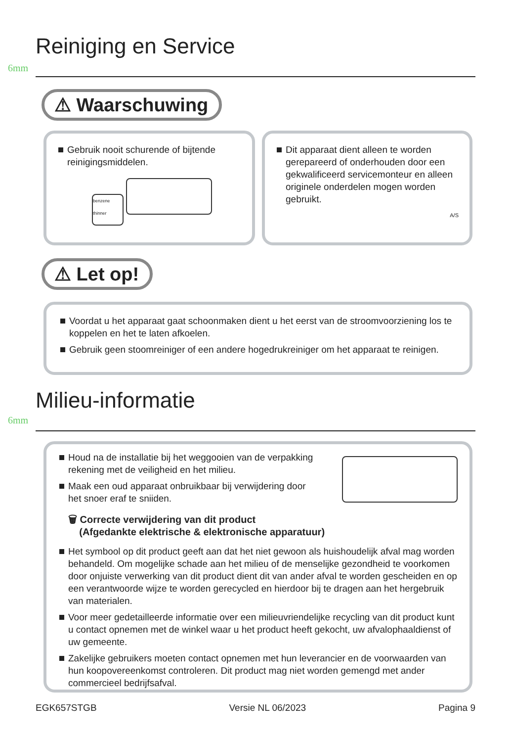Reiniging en Service
6mm
⚠ Waarschuwing
Gebruik nooit schurende of bijtende reinigingsmiddelen.
benzene thinner
Dit apparaat dient alleen te worden gerepareerd of onderhouden door een gekwalificeerd servicemonteur en alleen originele onderdelen mogen worden gebruikt.
A/S
⚠ Let op!
Voordat u het apparaat gaat schoonmaken dient u het eerst van de stroomvoorziening los te koppelen en het te laten afkoelen.
Gebruik geen stoomreiniger of een andere hogedrukreiniger om het apparaat te reinigen.
Milieu-informatie
6mm
Houd na de installatie bij het weggooien van de verpakking rekening met de veiligheid en het milieu.
Maak een oud apparaat onbruikbaar bij verwijdering door het snoer eraf te sniiden.
🗑 Correcte verwijdering van dit product
(Afgedankte elektrische & elektronische apparatuur)
Het symbool op dit product geeft aan dat het niet gewoon als huishoudelijk afval mag worden behandeld. Om mogelijke schade aan het milieu of de menselijke gezondheid te voorkomen door onjuiste verwerking van dit product dient dit van ander afval te worden gescheiden en op een verantwoorde wijze te worden gerecycled en hierdoor bij te dragen aan het hergebruik van materialen.
Voor meer gedetailleerde informatie over een milieuvriendelijke recycling van dit product kunt u contact opnemen met de winkel waar u het product heeft gekocht, uw afvalophaaldienst of uw gemeente.
Zakelijke gebruikers moeten contact opnemen met hun leverancier en de voorwaarden van hun koopovereenkomst controleren. Dit product mag niet worden gemengd met ander commercieel bedrijfsafval.
EGK657STGB Versie NL 06/2023 Pagina 9